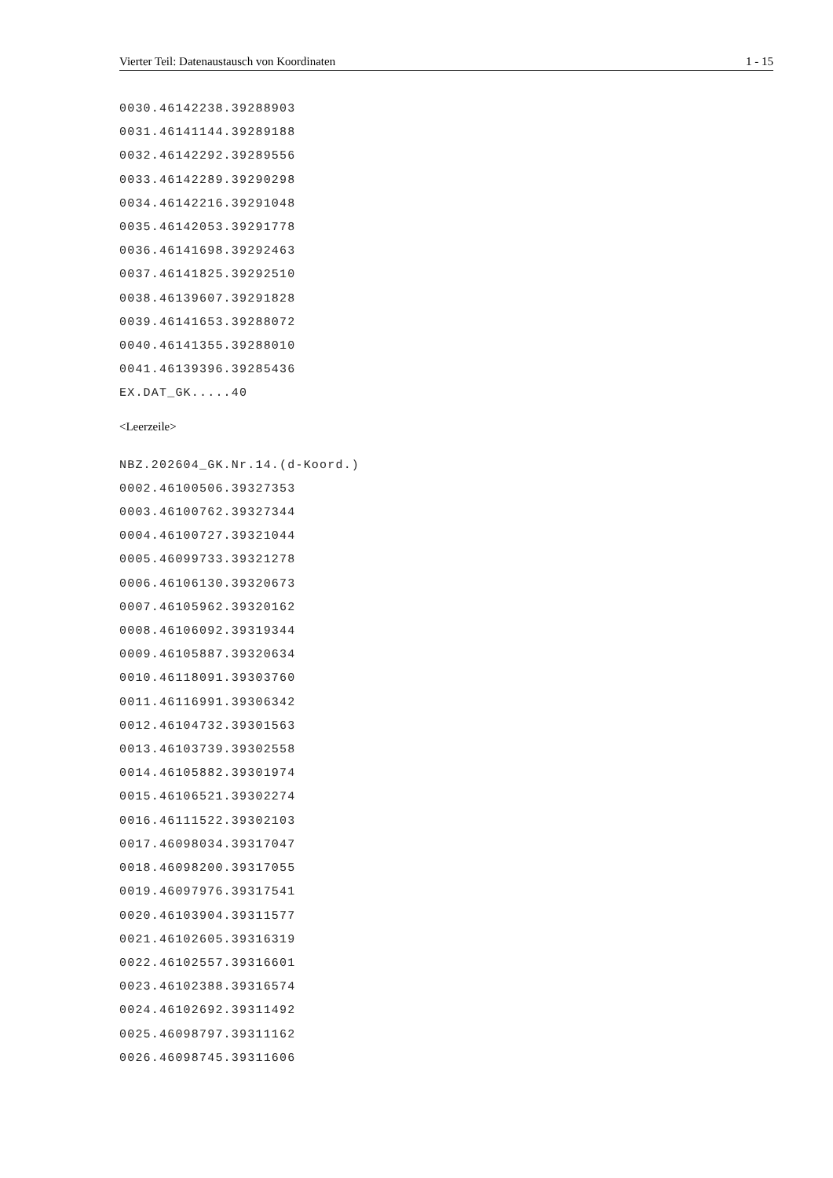Vierter Teil: Datenaustausch von Koordinaten 1 - 15
0030.46142238.39288903
0031.46141144.39289188
0032.46142292.39289556
0033.46142289.39290298
0034.46142216.39291048
0035.46142053.39291778
0036.46141698.39292463
0037.46141825.39292510
0038.46139607.39291828
0039.46141653.39288072
0040.46141355.39288010
0041.46139396.39285436
EX.DAT_GK.....40
<Leerzeile>
NBZ.202604_GK.Nr.14.(d-Koord.)
0002.46100506.39327353
0003.46100762.39327344
0004.46100727.39321044
0005.46099733.39321278
0006.46106130.39320673
0007.46105962.39320162
0008.46106092.39319344
0009.46105887.39320634
0010.46118091.39303760
0011.46116991.39306342
0012.46104732.39301563
0013.46103739.39302558
0014.46105882.39301974
0015.46106521.39302274
0016.46111522.39302103
0017.46098034.39317047
0018.46098200.39317055
0019.46097976.39317541
0020.46103904.39311577
0021.46102605.39316319
0022.46102557.39316601
0023.46102388.39316574
0024.46102692.39311492
0025.46098797.39311162
0026.46098745.39311606